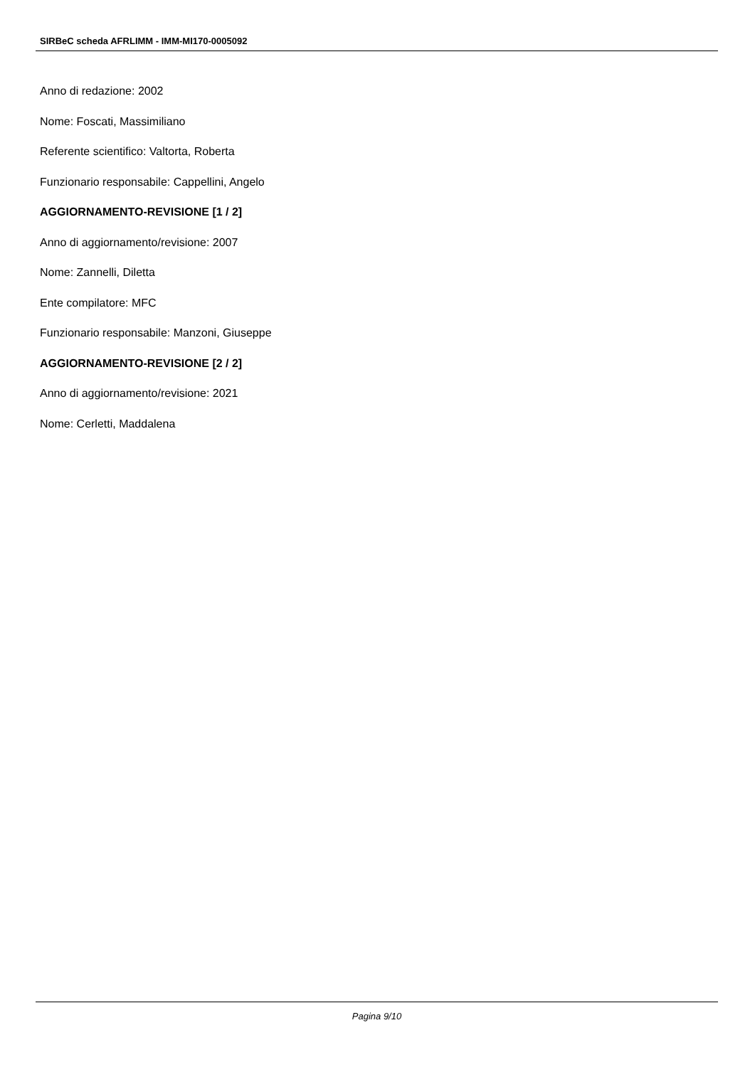SIRBeC scheda AFRLIMM - IMM-MI170-0005092
Anno di redazione: 2002
Nome: Foscati, Massimiliano
Referente scientifico: Valtorta, Roberta
Funzionario responsabile: Cappellini, Angelo
AGGIORNAMENTO-REVISIONE [1 / 2]
Anno di aggiornamento/revisione: 2007
Nome: Zannelli, Diletta
Ente compilatore: MFC
Funzionario responsabile: Manzoni, Giuseppe
AGGIORNAMENTO-REVISIONE [2 / 2]
Anno di aggiornamento/revisione: 2021
Nome: Cerletti, Maddalena
Pagina 9/10